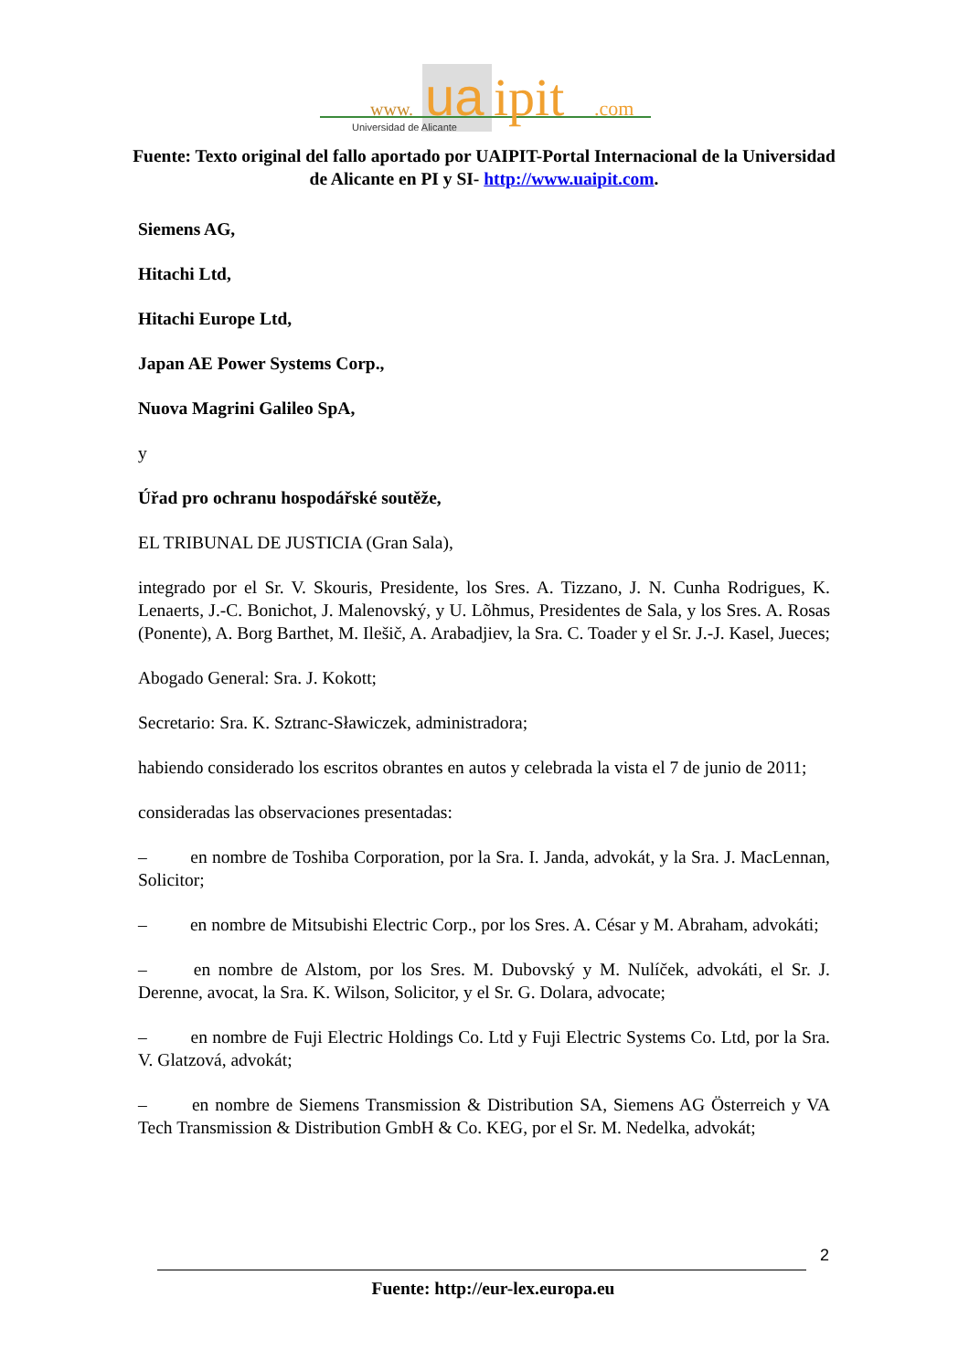www.
ua
ipit
.com
Universidad de Alicante
Fuente: Texto original del fallo aportado por UAIPIT-Portal Internacional de la Universidad de Alicante en PI y SI- http://www.uaipit.com.
Siemens AG,
Hitachi Ltd,
Hitachi Europe Ltd,
Japan AE Power Systems Corp.,
Nuova Magrini Galileo SpA,
y
Úřad pro ochranu hospodářské soutěže,
EL TRIBUNAL DE JUSTICIA (Gran Sala),
integrado por el Sr. V. Skouris, Presidente, los Sres. A. Tizzano, J. N. Cunha Rodrigues, K. Lenaerts, J.-C. Bonichot, J. Malenovský, y U. Lõhmus, Presidentes de Sala, y los Sres. A. Rosas (Ponente), A. Borg Barthet, M. Ilešič, A. Arabadjiev, la Sra. C. Toader y el Sr. J.-J. Kasel, Jueces;
Abogado General: Sra. J. Kokott;
Secretario: Sra. K. Sztranc-Sławiczek, administradora;
habiendo considerado los escritos obrantes en autos y celebrada la vista el 7 de junio de 2011;
consideradas las observaciones presentadas:
– en nombre de Toshiba Corporation, por la Sra. I. Janda, advokát, y la Sra. J. MacLennan, Solicitor;
– en nombre de Mitsubishi Electric Corp., por los Sres. A. César y M. Abraham, advokáti;
– en nombre de Alstom, por los Sres. M. Dubovský y M. Nulíček, advokáti, el Sr. J. Derenne, avocat, la Sra. K. Wilson, Solicitor, y el Sr. G. Dolara, advocate;
– en nombre de Fuji Electric Holdings Co. Ltd y Fuji Electric Systems Co. Ltd, por la Sra. V. Glatzová, advokát;
– en nombre de Siemens Transmission & Distribution SA, Siemens AG Österreich y VA Tech Transmission & Distribution GmbH & Co. KEG, por el Sr. M. Nedelka, advokát;
2
Fuente: http://eur-lex.europa.eu